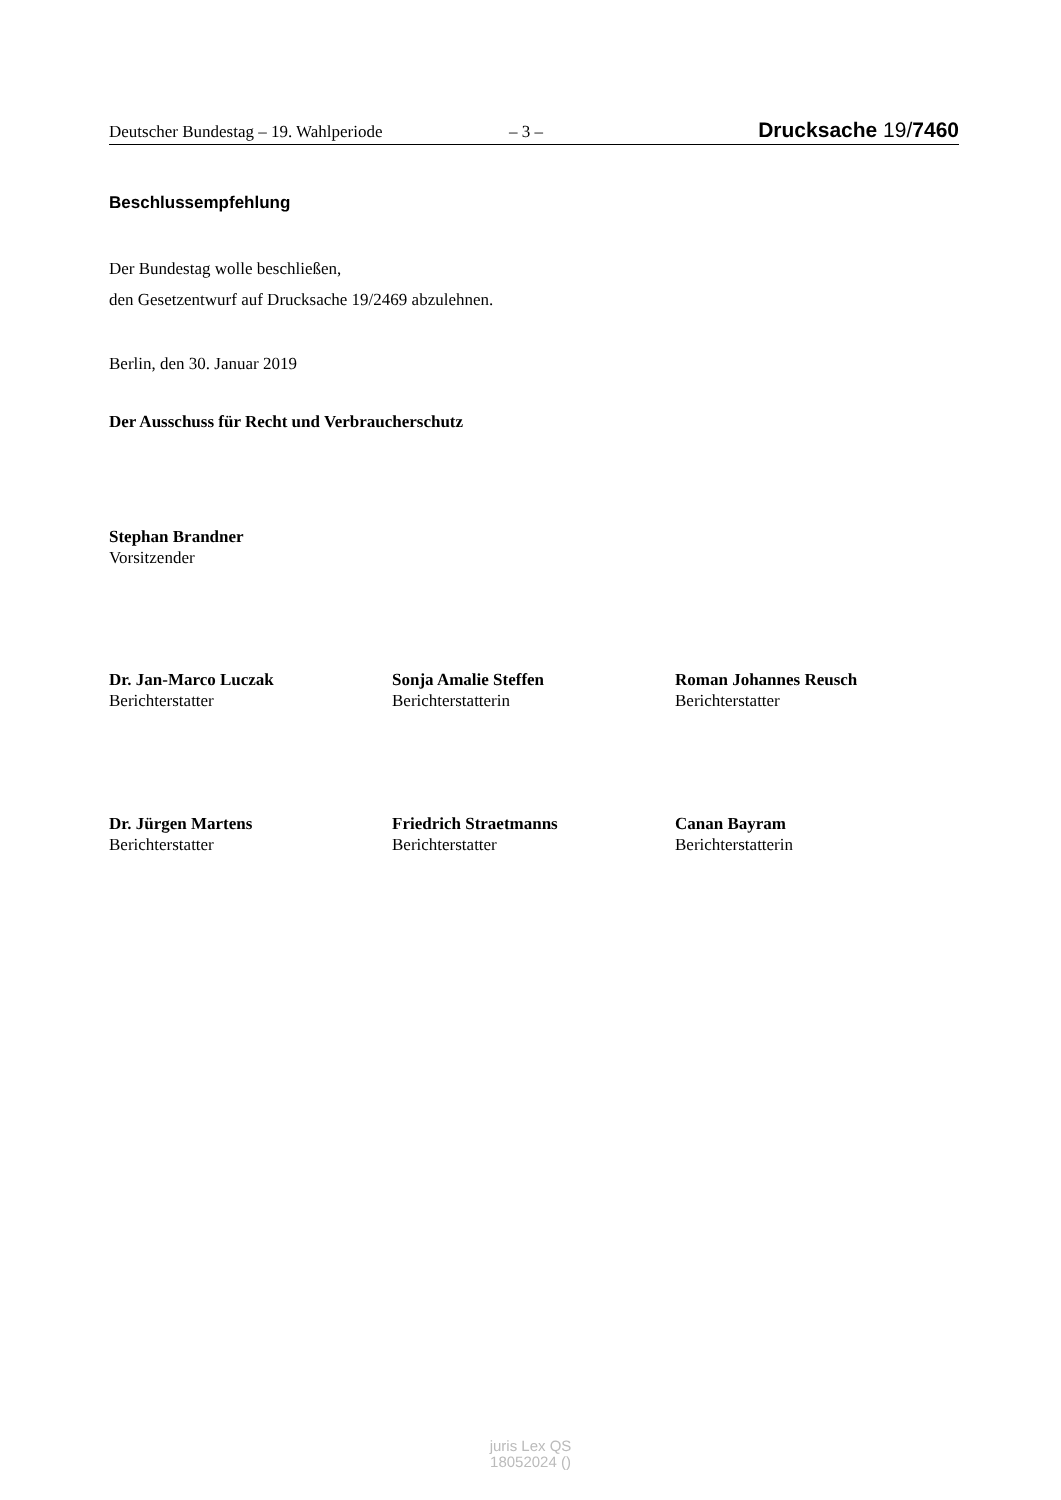Deutscher Bundestag – 19. Wahlperiode – 3 – Drucksache 19/7460
Beschlussempfehlung
Der Bundestag wolle beschließen,
den Gesetzentwurf auf Drucksache 19/2469 abzulehnen.
Berlin, den 30. Januar 2019
Der Ausschuss für Recht und Verbraucherschutz
Stephan Brandner
Vorsitzender
Dr. Jan-Marco Luczak
Berichterstatter
Sonja Amalie Steffen
Berichterstatterin
Roman Johannes Reusch
Berichterstatter
Dr. Jürgen Martens
Berichterstatter
Friedrich Straetmanns
Berichterstatter
Canan Bayram
Berichterstatterin
juris Lex QS
18052024 ()